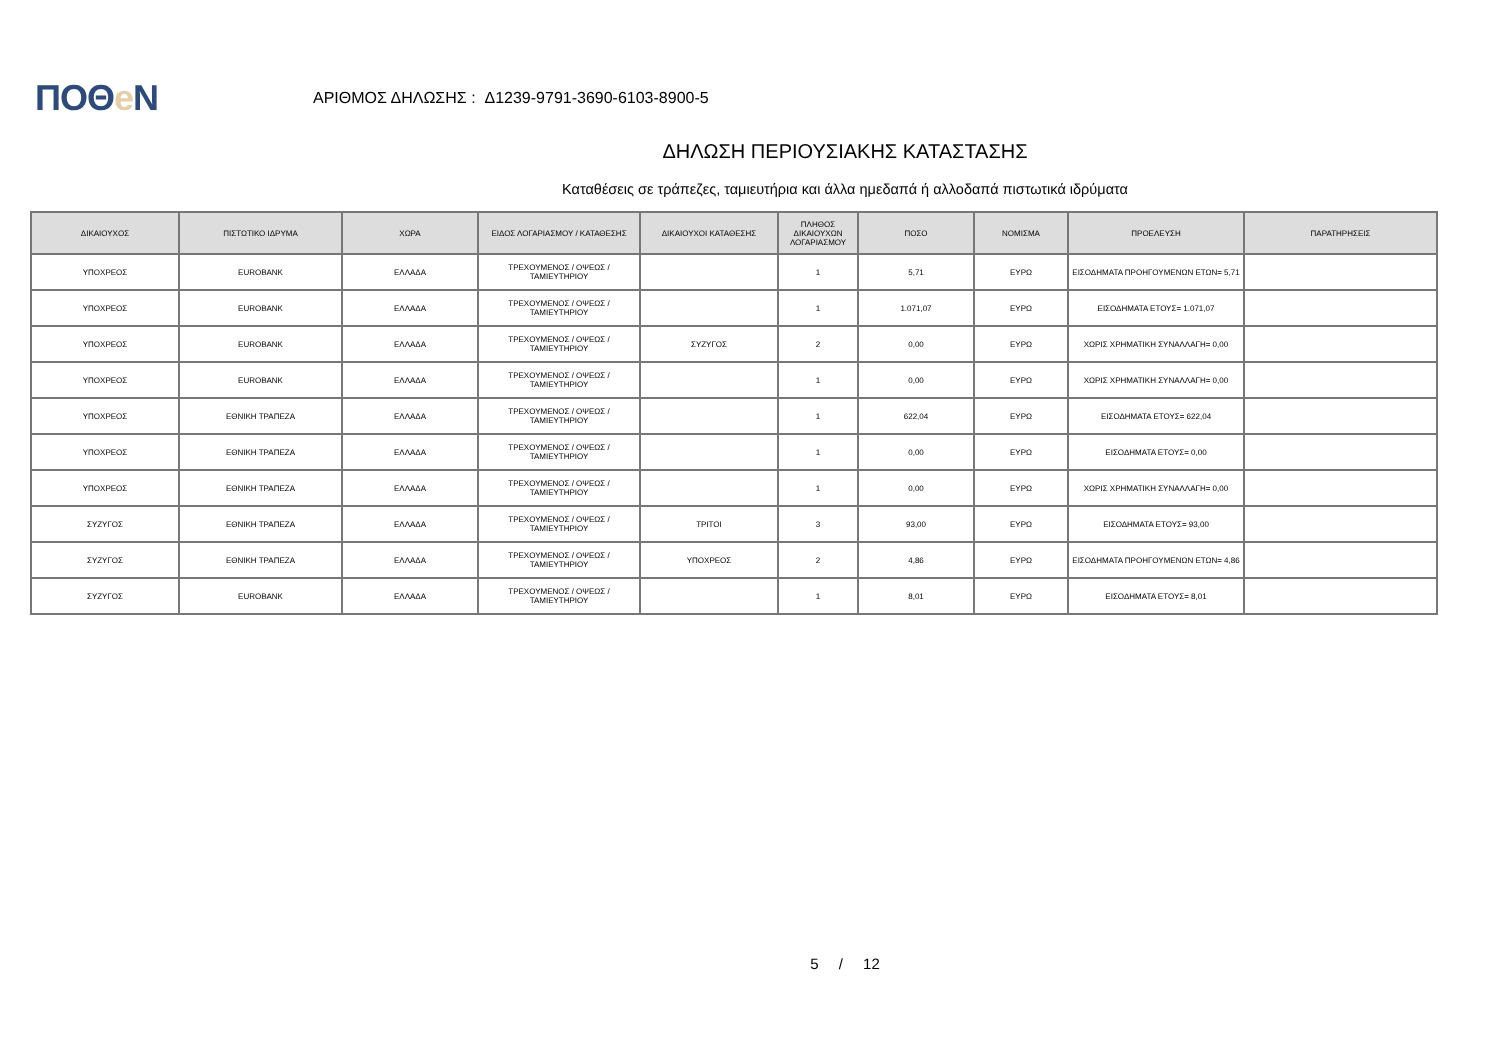ΠΟΘe Ν
ΑΡΙΘΜΟΣ ΔΗΛΩΣΗΣ : Δ1239-9791-3690-6103-8900-5
ΔΗΛΩΣΗ ΠΕΡΙΟΥΣΙΑΚΗΣ ΚΑΤΑΣΤΑΣΗΣ
Καταθέσεις σε τράπεζες, ταμιευτήρια και άλλα ημεδαπά ή αλλοδαπά πιστωτικά ιδρύματα
| ΔΙΚΑΙΟΥΧΟΣ | ΠΙΣΤΩΤΙΚΟ ΙΔΡΥΜΑ | ΧΩΡΑ | ΕΙΔΟΣ ΛΟΓΑΡΙΑΣΜΟΥ / ΚΑΤΑΘΕΣΗΣ | ΔΙΚΑΙΟΥΧΟΙ ΚΑΤΑΘΕΣΗΣ | ΠΛΗΘΟΣ ΔΙΚΑΙΟΥΧΩΝ ΛΟΓΑΡΙΑΣΜΟΥ | ΠΟΣΟ | ΝΟΜΙΣΜΑ | ΠΡΟΕΛΕΥΣΗ | ΠΑΡΑΤΗΡΗΣΕΙΣ |
| --- | --- | --- | --- | --- | --- | --- | --- | --- | --- |
| ΥΠΟΧΡΕΟΣ | EUROBANK | ΕΛΛΑΔΑ | ΤΡΕΧΟΥΜΕΝΟΣ / ΟΨΕΩΣ / ΤΑΜΙΕΥΤΗΡΙΟΥ | | 1 | 5,71 | ΕΥΡΩ | ΕΙΣΟΔΗΜΑΤΑ ΠΡΟΗΓΟΥΜΕΝΩΝ ΕΤΩΝ= 5,71 | |
| ΥΠΟΧΡΕΟΣ | EUROBANK | ΕΛΛΑΔΑ | ΤΡΕΧΟΥΜΕΝΟΣ / ΟΨΕΩΣ / ΤΑΜΙΕΥΤΗΡΙΟΥ | | 1 | 1.071,07 | ΕΥΡΩ | ΕΙΣΟΔΗΜΑΤΑ ΕΤΟΥΣ= 1.071,07 | |
| ΥΠΟΧΡΕΟΣ | EUROBANK | ΕΛΛΑΔΑ | ΤΡΕΧΟΥΜΕΝΟΣ / ΟΨΕΩΣ / ΤΑΜΙΕΥΤΗΡΙΟΥ | ΣΥΖΥΓΟΣ | 2 | 0,00 | ΕΥΡΩ | ΧΩΡΙΣ ΧΡΗΜΑΤΙΚΗ ΣΥΝΑΛΛΑΓΗ= 0,00 | |
| ΥΠΟΧΡΕΟΣ | EUROBANK | ΕΛΛΑΔΑ | ΤΡΕΧΟΥΜΕΝΟΣ / ΟΨΕΩΣ / ΤΑΜΙΕΥΤΗΡΙΟΥ | | 1 | 0,00 | ΕΥΡΩ | ΧΩΡΙΣ ΧΡΗΜΑΤΙΚΗ ΣΥΝΑΛΛΑΓΗ= 0,00 | |
| ΥΠΟΧΡΕΟΣ | ΕΘΝΙΚΗ ΤΡΑΠΕΖΑ | ΕΛΛΑΔΑ | ΤΡΕΧΟΥΜΕΝΟΣ / ΟΨΕΩΣ / ΤΑΜΙΕΥΤΗΡΙΟΥ | | 1 | 622,04 | ΕΥΡΩ | ΕΙΣΟΔΗΜΑΤΑ ΕΤΟΥΣ= 622,04 | |
| ΥΠΟΧΡΕΟΣ | ΕΘΝΙΚΗ ΤΡΑΠΕΖΑ | ΕΛΛΑΔΑ | ΤΡΕΧΟΥΜΕΝΟΣ / ΟΨΕΩΣ / ΤΑΜΙΕΥΤΗΡΙΟΥ | | 1 | 0,00 | ΕΥΡΩ | ΕΙΣΟΔΗΜΑΤΑ ΕΤΟΥΣ= 0,00 | |
| ΥΠΟΧΡΕΟΣ | ΕΘΝΙΚΗ ΤΡΑΠΕΖΑ | ΕΛΛΑΔΑ | ΤΡΕΧΟΥΜΕΝΟΣ / ΟΨΕΩΣ / ΤΑΜΙΕΥΤΗΡΙΟΥ | | 1 | 0,00 | ΕΥΡΩ | ΧΩΡΙΣ ΧΡΗΜΑΤΙΚΗ ΣΥΝΑΛΛΑΓΗ= 0,00 | |
| ΣΥΖΥΓΟΣ | ΕΘΝΙΚΗ ΤΡΑΠΕΖΑ | ΕΛΛΑΔΑ | ΤΡΕΧΟΥΜΕΝΟΣ / ΟΨΕΩΣ / ΤΑΜΙΕΥΤΗΡΙΟΥ | ΤΡΙΤΟΙ | 3 | 93,00 | ΕΥΡΩ | ΕΙΣΟΔΗΜΑΤΑ ΕΤΟΥΣ= 93,00 | |
| ΣΥΖΥΓΟΣ | ΕΘΝΙΚΗ ΤΡΑΠΕΖΑ | ΕΛΛΑΔΑ | ΤΡΕΧΟΥΜΕΝΟΣ / ΟΨΕΩΣ / ΤΑΜΙΕΥΤΗΡΙΟΥ | ΥΠΟΧΡΕΟΣ | 2 | 4,86 | ΕΥΡΩ | ΕΙΣΟΔΗΜΑΤΑ ΠΡΟΗΓΟΥΜΕΝΩΝ ΕΤΩΝ= 4,86 | |
| ΣΥΖΥΓΟΣ | EUROBANK | ΕΛΛΑΔΑ | ΤΡΕΧΟΥΜΕΝΟΣ / ΟΨΕΩΣ / ΤΑΜΙΕΥΤΗΡΙΟΥ | | 1 | 8,01 | ΕΥΡΩ | ΕΙΣΟΔΗΜΑΤΑ ΕΤΟΥΣ= 8,01 | |
5 / 12